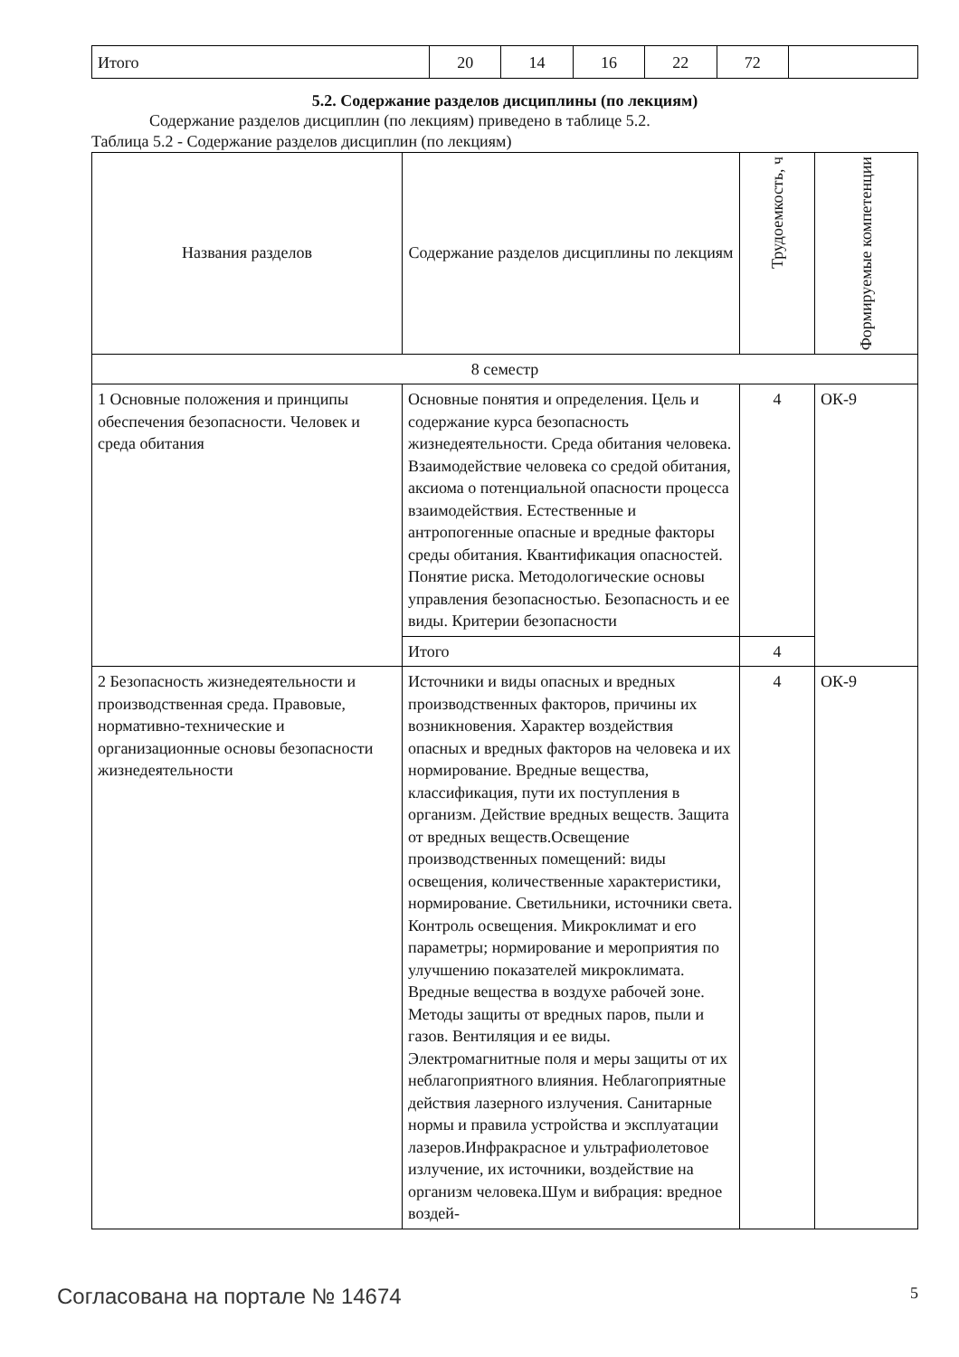| Итого | 20 | 14 | 16 | 22 | 72 | |
5.2. Содержание разделов дисциплины (по лекциям)
Содержание разделов дисциплин (по лекциям) приведено в таблице 5.2.
Таблица 5.2 - Содержание разделов дисциплин (по лекциям)
| Названия разделов | Содержание разделов дисциплины по лекциям | Трудоемкость, ч | Формируемые компетенции |
| --- | --- | --- | --- |
| 8 семестр | | | |
| 1 Основные положения и принципы обеспечения безопасности. Человек и среда обитания | Основные понятия и определения. Цель и содержание курса безопасность жизнедеятельности. Среда обитания человека. Взаимодействие человека со средой обитания, аксиома о потенциальной опасности процесса взаимодействия. Естественные и антропогенные опасные и вредные факторы среды обитания. Квантификация опасностей. Понятие риска. Методологические основы управления безопасностью. Безопасность и ее виды. Критерии безопасности | 4 | ОК-9 |
| | Итого | 4 | |
| 2 Безопасность жизнедеятельности и производственная среда. Правовые, нормативно-технические и организационные основы безопасности жизнедеятельности | Источники и виды опасных и вредных производственных факторов, причины их возникновения. Характер воздействия опасных и вредных факторов на человека и их нормирование. Вредные вещества, классификация, пути их поступления в организм. Действие вредных веществ. Защита от вредных веществ.Освещение производственных помещений: виды освещения, количественные характеристики, нормирование. Светильники, источники света. Контроль освещения. Микроклимат и его параметры; нормирование и мероприятия по улучшению показателей микроклимата. Вредные вещества в воздухе рабочей зоне. Методы защиты от вредных паров, пыли и газов. Вентиляция и ее виды. Электромагнитные поля и меры защиты от их неблагоприятного влияния. Неблагоприятные действия лазерного излучения. Санитарные нормы и правила устройства и эксплуатации лазеров.Инфракрасное и ультрафиолетовое излучение, их источники, воздействие на организм человека.Шум и вибрация: вредное воздей- | 4 | ОК-9 |
Согласована на портале № 14674 5